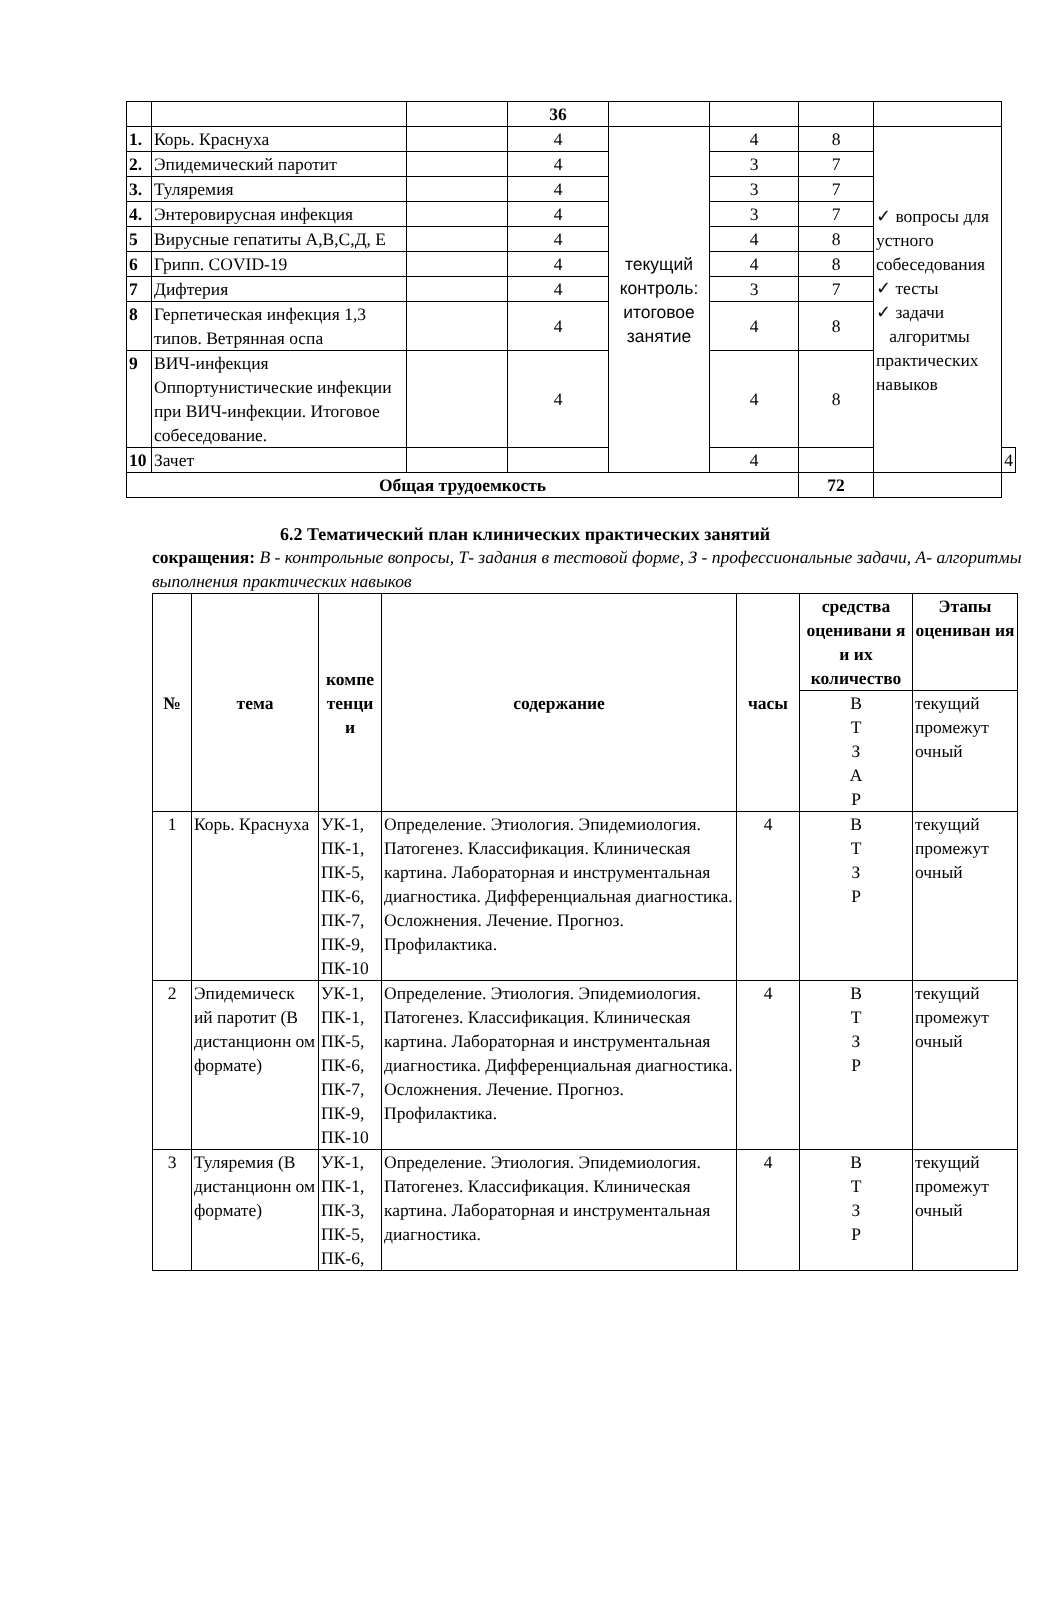| | | | 36 | | | | | |
| 1. | Корь. Краснуха | | 4 | текущий контроль: итоговое занятие | 4 | 8 | ✓ вопросы для устного собеседования ✓ тесты ✓ задачи алгоритмы практических навыков | |
| 2. | Эпидемический паротит | | 4 | | 3 | 7 | | |
| 3. | Туляремия | | 4 | | 3 | 7 | | |
| 4. | Энтеровирусная инфекция | | 4 | | 3 | 7 | | |
| 5 | Вирусные гепатиты А,В,С,Д, Е | | 4 | | 4 | 8 | | |
| 6 | Грипп. COVID-19 | | 4 | | 4 | 8 | | |
| 7 | Дифтерия | | 4 | | 3 | 7 | | |
| 8 | Герпетическая инфекция 1,3 типов. Ветрянная оспа | | 4 | | 4 | 8 | | |
| 9 | ВИЧ-инфекция Оппортунистические инфекции при ВИЧ-инфекции. Итоговое собеседование. | | 4 | | 4 | 8 | | |
| 10 | Зачет | | | | 4 | | | 4 |
| Общая трудоемкость | | | | | | 72 | | |
6.2 Тематический план клинических практических занятий
сокращения: В - контрольные вопросы, Т- задания в тестовой форме, З - профессиональные задачи, А- алгоритмы выполнения практических навыков
| № | тема | компе тенци и | содержание | часы | средства оценивани я и их количество | Этапы оцениван ия |
| --- | --- | --- | --- | --- | --- | --- |
| | | | | | В Т З А Р | текущий промежут очный |
| 1 | Корь. Краснуха | УК-1, ПК-1, ПК-5, ПК-6, ПК-7, ПК-9, ПК-10 | Определение. Этиология. Эпидемиология. Патогенез. Классификация. Клиническая картина. Лабораторная и инструментальная диагностика. Дифференциальная диагностика. Осложнения. Лечение. Прогноз. Профилактика. | 4 | В Т З Р | текущий промежут очный |
| 2 | Эпидемическ ий паротит (В дистанционн ом формате) | УК-1, ПК-1, ПК-5, ПК-6, ПК-7, ПК-9, ПК-10 | Определение. Этиология. Эпидемиология. Патогенез. Классификация. Клиническая картина. Лабораторная и инструментальная диагностика. Дифференциальная диагностика. Осложнения. Лечение. Прогноз. Профилактика. | 4 | В Т З Р | текущий промежут очный |
| 3 | Туляремия (В дистанционн ом формате) | УК-1, ПК-1, ПК-3, ПК-5, ПК-6, | Определение. Этиология. Эпидемиология. Патогенез. Классификация. Клиническая картина. Лабораторная и инструментальная диагностика. | 4 | В Т З Р | текущий промежут очный |